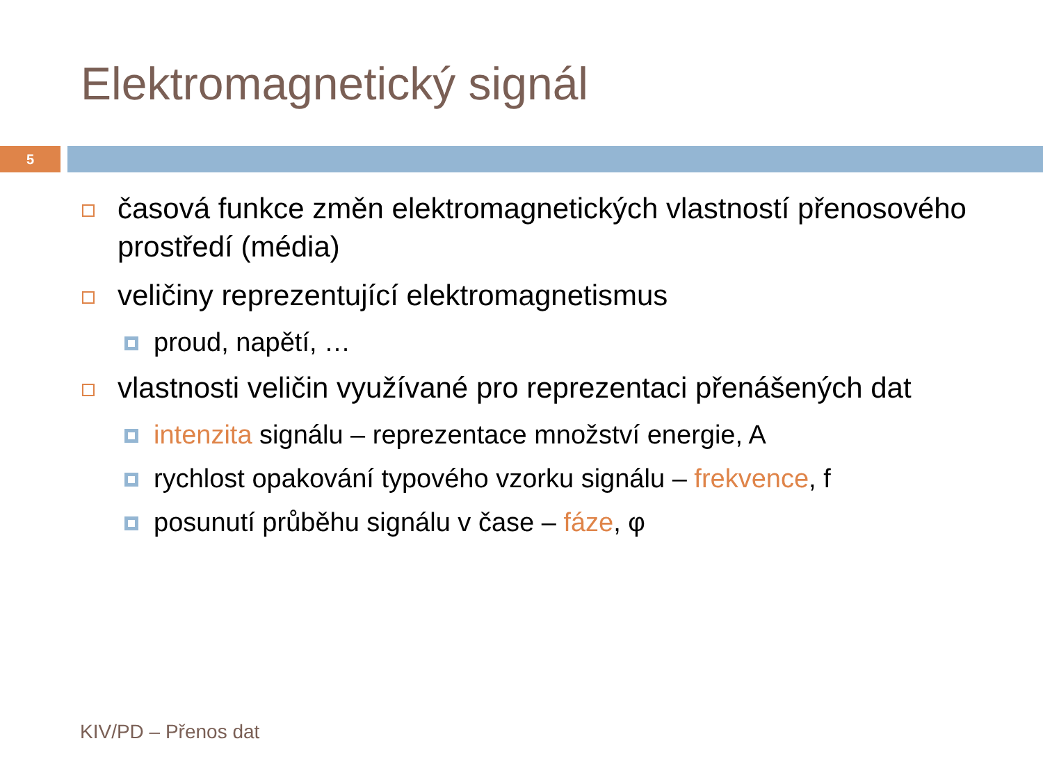Elektromagnetický signál
5
časová funkce změn elektromagnetických vlastností přenosového prostředí (média)
veličiny reprezentující elektromagnetismus
proud, napětí, …
vlastnosti veličin využívané pro reprezentaci přenášených dat
intenzita signálu – reprezentace množství energie, A
rychlost opakování typového vzorku signálu – frekvence, f
posunutí průběhu signálu v čase – fáze, φ
KIV/PD – Přenos dat